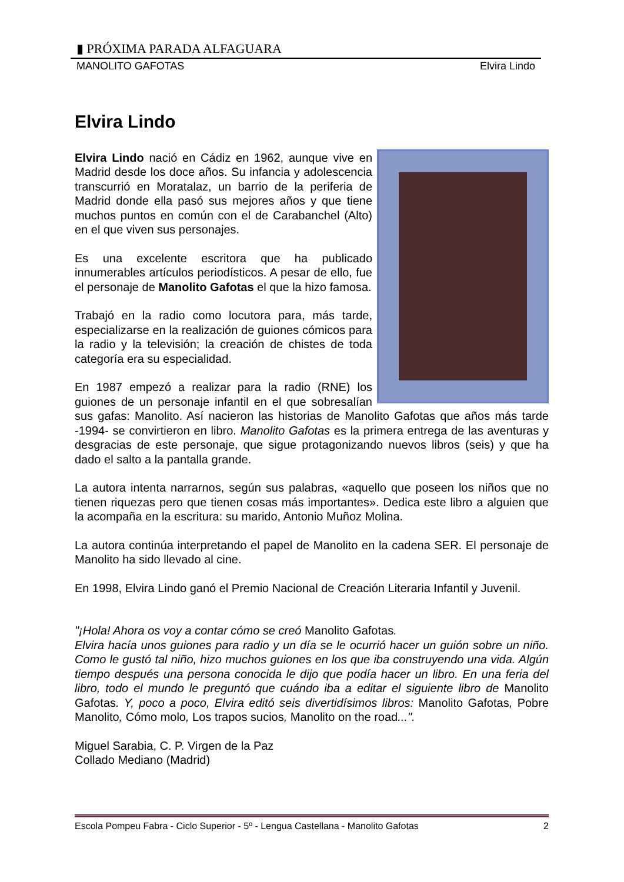▮ PRÓXIMA PARADA ALFAGUARA
MANOLITO GAFOTAS Elvira Lindo
Elvira Lindo
Elvira Lindo nació en Cádiz en 1962, aunque vive en Madrid desde los doce años. Su infancia y adolescencia transcurrió en Moratalaz, un barrio de la periferia de Madrid donde ella pasó sus mejores años y que tiene muchos puntos en común con el de Carabanchel (Alto) en el que viven sus personajes.
Es una excelente escritora que ha publicado innumerables artículos periodísticos. A pesar de ello, fue el personaje de Manolito Gafotas el que la hizo famosa.
Trabajó en la radio como locutora para, más tarde, especializarse en la realización de guiones cómicos para la radio y la televisión; la creación de chistes de toda categoría era su especialidad.
En 1987 empezó a realizar para la radio (RNE) los guiones de un personaje infantil en el que sobresalían sus gafas: Manolito. Así nacieron las historias de Manolito Gafotas que años más tarde -1994- se convirtieron en libro. Manolito Gafotas es la primera entrega de las aventuras y desgracias de este personaje, que sigue protagonizando nuevos libros (seis) y que ha dado el salto a la pantalla grande.
La autora intenta narrarnos, según sus palabras, «aquello que poseen los niños que no tienen riquezas pero que tienen cosas más importantes». Dedica este libro a alguien que la acompaña en la escritura: su marido, Antonio Muñoz Molina.
La autora continúa interpretando el papel de Manolito en la cadena SER. El personaje de Manolito ha sido llevado al cine.
En 1998, Elvira Lindo ganó el Premio Nacional de Creación Literaria Infantil y Juvenil.
"¡Hola! Ahora os voy a contar cómo se creó Manolito Gafotas.
Elvira hacía unos guiones para radio y un día se le ocurrió hacer un guión sobre un niño. Como le gustó tal niño, hizo muchos guiones en los que iba construyendo una vida. Algún tiempo después una persona conocida le dijo que podía hacer un libro. En una feria del libro, todo el mundo le preguntó que cuándo iba a editar el siguiente libro de Manolito Gafotas. Y, poco a poco, Elvira editó seis divertidísimos libros: Manolito Gafotas, Pobre Manolito, Cómo molo, Los trapos sucios, Manolito on the road...".
Miguel Sarabia, C. P. Virgen de la Paz
Collado Mediano (Madrid)
Escola Pompeu Fabra - Ciclo Superior - 5º - Lengua Castellana - Manolito Gafotas 2